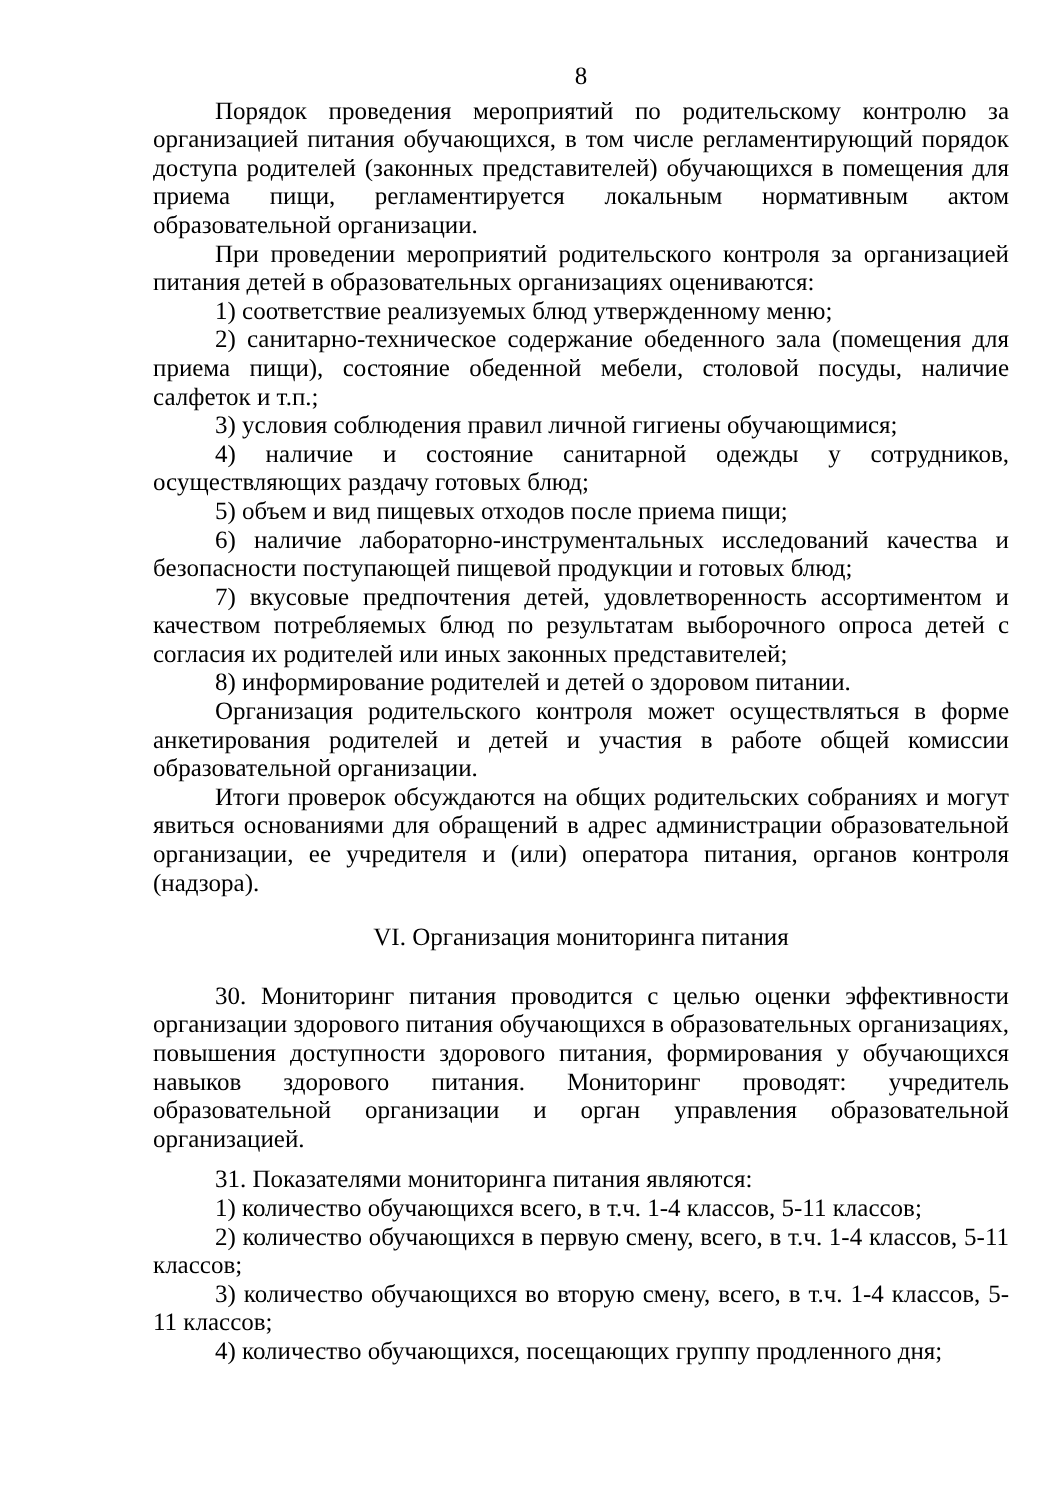8
Порядок проведения мероприятий по родительскому контролю за организацией питания обучающихся, в том числе регламентирующий порядок доступа родителей (законных представителей) обучающихся в помещения для приема пищи, регламентируется локальным нормативным актом образовательной организации.
При проведении мероприятий родительского контроля за организацией питания детей в образовательных организациях оцениваются:
1) соответствие реализуемых блюд утвержденному меню;
2) санитарно-техническое содержание обеденного зала (помещения для приема пищи), состояние обеденной мебели, столовой посуды, наличие салфеток и т.п.;
3) условия соблюдения правил личной гигиены обучающимися;
4) наличие и состояние санитарной одежды у сотрудников, осуществляющих раздачу готовых блюд;
5) объем и вид пищевых отходов после приема пищи;
6) наличие лабораторно-инструментальных исследований качества и безопасности поступающей пищевой продукции и готовых блюд;
7) вкусовые предпочтения детей, удовлетворенность ассортиментом и качеством потребляемых блюд по результатам выборочного опроса детей с согласия их родителей или иных законных представителей;
8) информирование родителей и детей о здоровом питании.
Организация родительского контроля может осуществляться в форме анкетирования родителей и детей и участия в работе общей комиссии образовательной организации.
Итоги проверок обсуждаются на общих родительских собраниях и могут явиться основаниями для обращений в адрес администрации образовательной организации, ее учредителя и (или) оператора питания, органов контроля (надзора).
VI. Организация мониторинга питания
30. Мониторинг питания проводится с целью оценки эффективности организации здорового питания обучающихся в образовательных организациях, повышения доступности здорового питания, формирования у обучающихся навыков здорового питания. Мониторинг проводят: учредитель образовательной организации и орган управления образовательной организацией.
31. Показателями мониторинга питания являются:
1) количество обучающихся всего, в т.ч. 1-4 классов, 5-11 классов;
2) количество обучающихся в первую смену, всего, в т.ч. 1-4 классов, 5-11 классов;
3) количество обучающихся во вторую смену, всего, в т.ч. 1-4 классов, 5-11 классов;
4) количество обучающихся, посещающих группу продленного дня;